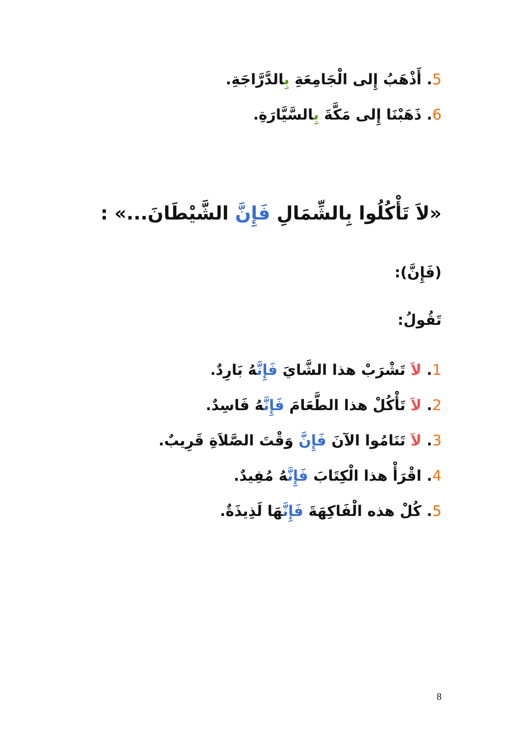5. أَذْهَبُ إِلى الْجَامِعَةِ بِالدَّرَّاجَةِ.
6. ذَهَبْنَا إِلى مَكَّةَ بِالسَّيَّارَةِ.
«لاَ تَأْكُلُوا بِالشِّمَالِ فَإِنَّ الشَّيْطَانَ...» :
(فَإِنَّ):
تَقُولُ:
1. لاَ تَشْرَبْ هذا الشَّايَ فَإِنَّهُ بَارِدٌ.
2. لاَ تَأْكُلْ هذا الطَّعَامَ فَإِنَّهُ فَاسِدٌ.
3. لاَ تَنَامُوا الآنَ فَإِنَّ وَقْتَ الصَّلاَةِ قَرِيبٌ.
4. اقْرَأْ هذا الْكِتَابَ فَإِنَّهُ مُفِيدٌ.
5. كُلْ هذه الْفَاكِهَةَ فَإِنَّهَا لَذِيذَةٌ.
8